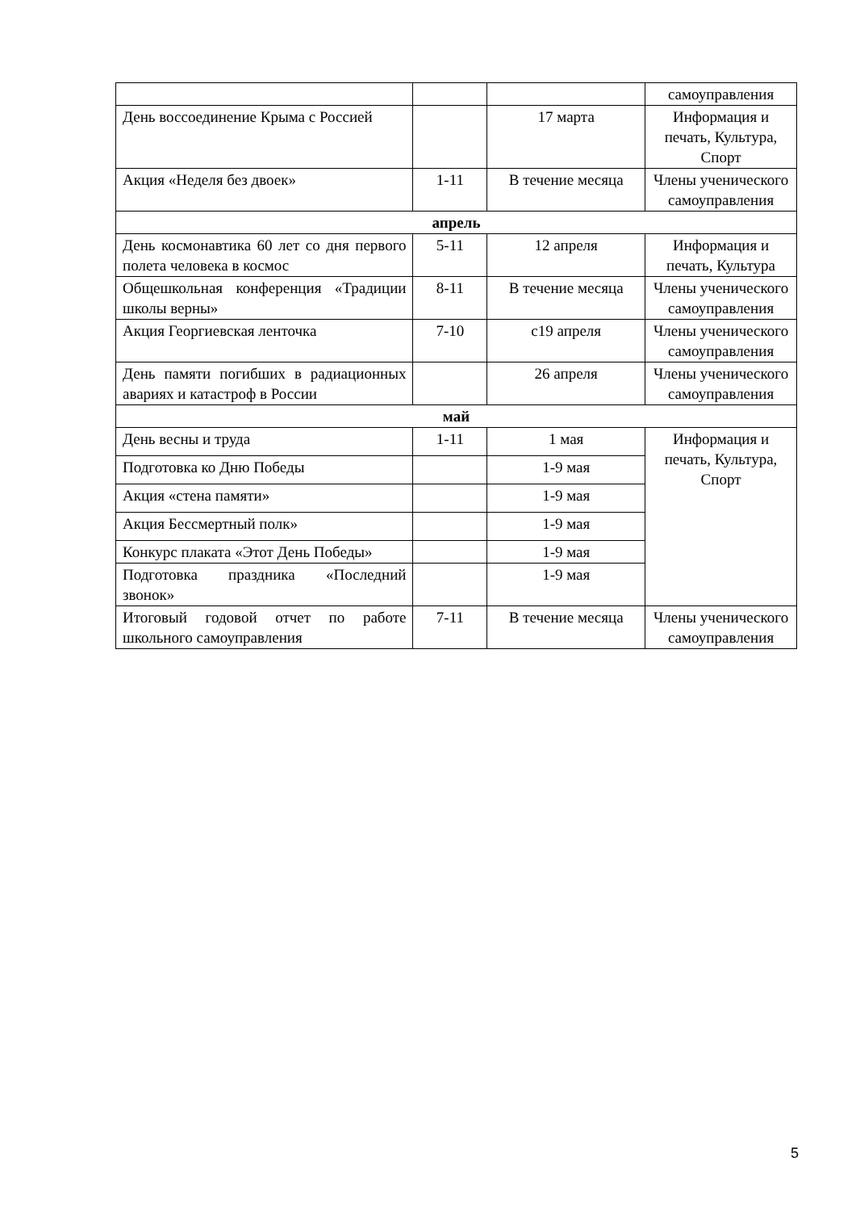| | | | самоуправления |
| День воссоединение Крыма с Россией | | 17 марта | Информация и печать, Культура, Спорт |
| Акция «Неделя без двоек» | 1-11 | В течение месяца | Члены ученического самоуправления |
| апрель | | | |
| День космонавтика 60 лет со дня первого полета человека в космос | 5-11 | 12 апреля | Информация и печать, Культура |
| Общешкольная конференция «Традиции школы верны» | 8-11 | В течение месяца | Члены ученического самоуправления |
| Акция Георгиевская ленточка | 7-10 | с19 апреля | Члены ученического самоуправления |
| День памяти погибших в радиационных авариях и катастроф в России | | 26 апреля | Члены ученического самоуправления |
| май | | | |
| День весны и труда | 1-11 | 1 мая | Информация и печать, Культура, Спорт |
| Подготовка ко Дню Победы | | 1-9 мая | |
| Акция «стена памяти» | | 1-9 мая | |
| Акция Бессмертный полк» | | 1-9 мая | |
| Конкурс плаката «Этот День Победы» | | 1-9 мая | |
| Подготовка праздника «Последний звонок» | | 1-9 мая | |
| Итоговый годовой отчет по работе школьного самоуправления | 7-11 | В течение месяца | Члены ученического самоуправления |
5